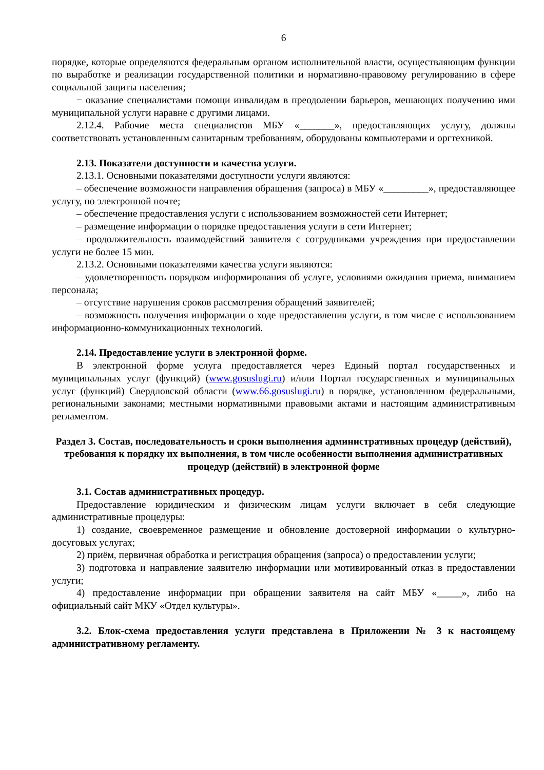6
порядке, которые определяются федеральным органом исполнительной власти, осуществляющим функции по выработке и реализации государственной политики и нормативно-правовому регулированию в сфере социальной защиты населения;
− оказание специалистами помощи инвалидам в преодолении барьеров, мешающих получению ими муниципальной услуги наравне с другими лицами.
2.12.4. Рабочие места специалистов МБУ «_______», предоставляющих услугу, должны соответствовать установленным санитарным требованиям, оборудованы компьютерами и оргтехникой.
2.13. Показатели доступности и качества услуги.
2.13.1. Основными показателями доступности услуги являются:
– обеспечение возможности направления обращения (запроса) в МБУ «_________», предоставляющее услугу, по электронной почте;
– обеспечение предоставления услуги с использованием возможностей сети Интернет;
– размещение информации о порядке предоставления услуги в сети Интернет;
– продолжительность взаимодействий заявителя с сотрудниками учреждения при предоставлении услуги не более 15 мин.
2.13.2. Основными показателями качества услуги являются:
– удовлетворенность порядком информирования об услуге, условиями ожидания приема, вниманием персонала;
– отсутствие нарушения сроков рассмотрения обращений заявителей;
– возможность получения информации о ходе предоставления услуги, в том числе с использованием информационно-коммуникационных технологий.
2.14. Предоставление услуги в электронной форме.
В электронной форме услуга предоставляется через Единый портал государственных и муниципальных услуг (функций) (www.gosuslugi.ru) и/или Портал государственных и муниципальных услуг (функций) Свердловской области (www.66.gosuslugi.ru) в порядке, установленном федеральными, региональными законами; местными нормативными правовыми актами и настоящим административным регламентом.
Раздел 3. Состав, последовательность и сроки выполнения административных процедур (действий), требования к порядку их выполнения, в том числе особенности выполнения административных процедур (действий) в электронной форме
3.1. Состав административных процедур.
Предоставление юридическим и физическим лицам услуги включает в себя следующие административные процедуры:
1) создание, своевременное размещение и обновление достоверной информации о культурно-досуговых услугах;
2) приём, первичная обработка и регистрация обращения (запроса) о предоставлении услуги;
3) подготовка и направление заявителю информации или мотивированный отказ в предоставлении услуги;
4) предоставление информации при обращении заявителя на сайт МБУ «_____», либо на официальный сайт МКУ «Отдел культуры».
3.2. Блок-схема предоставления услуги представлена в Приложении № 3 к настоящему административному регламенту.